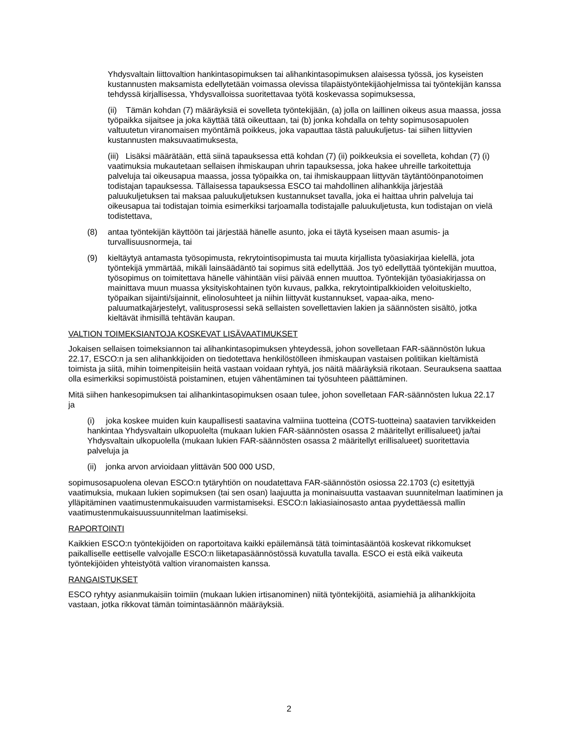Yhdysvaltain liittovaltion hankintasopimuksen tai alihankintasopimuksen alaisessa työssä, jos kyseisten kustannusten maksamista edellytetään voimassa olevissa tilapäistyöntekijäohjelmissa tai työntekijän kanssa tehdyssä kirjallisessa, Yhdysvalloissa suoritettavaa työtä koskevassa sopimuksessa,
(ii) Tämän kohdan (7) määräyksiä ei sovelleta työntekijään, (a) jolla on laillinen oikeus asua maassa, jossa työpaikka sijaitsee ja joka käyttää tätä oikeuttaan, tai (b) jonka kohdalla on tehty sopimusosapuolen valtuutetun viranomaisen myöntämä poikkeus, joka vapauttaa tästä paluukuljetus- tai siihen liittyvien kustannusten maksuvaatimuksesta,
(iii) Lisäksi määrätään, että siinä tapauksessa että kohdan (7) (ii) poikkeuksia ei sovelleta, kohdan (7) (i) vaatimuksia mukautetaan sellaisen ihmiskaupan uhrin tapauksessa, joka hakee uhreille tarkoitettuja palveluja tai oikeusapua maassa, jossa työpaikka on, tai ihmiskauppaan liittyvän täytäntöönpanotoimen todistajan tapauksessa. Tällaisessa tapauksessa ESCO tai mahdollinen alihankkija järjestää paluukuljetuksen tai maksaa paluukuljetuksen kustannukset tavalla, joka ei haittaa uhrin palveluja tai oikeusapua tai todistajan toimia esimerkiksi tarjoamalla todistajalle paluukuljetusta, kun todistajan on vielä todistettava,
(8) antaa työntekijän käyttöön tai järjestää hänelle asunto, joka ei täytä kyseisen maan asumis- ja turvallisuusnormeja, tai
(9) kieltäytyä antamasta työsopimusta, rekrytointisopimusta tai muuta kirjallista työasiakirjaa kielellä, jota työntekijä ymmärtää, mikäli lainsäädäntö tai sopimus sitä edellyttää. Jos työ edellyttää työntekijän muuttoa, työsopimus on toimitettava hänelle vähintään viisi päivää ennen muuttoa. Työntekijän työasiakirjassa on mainittava muun muassa yksityiskohtainen työn kuvaus, palkka, rekrytointipalkkioiden veloituskielto, työpaikan sijainti/sijainnit, elinolosuhteet ja niihin liittyvät kustannukset, vapaa-aika, meno-paluumatkajärjestelyt, valitusprosessi sekä sellaisten sovellettavien lakien ja säännösten sisältö, jotka kieltävät ihmisillä tehtävän kaupan.
VALTION TOIMEKSIANTOJA KOSKEVAT LISÄVAATIMUKSET
Jokaisen sellaisen toimeksiannon tai alihankintasopimuksen yhteydessä, johon sovelletaan FAR-säännöstön lukua 22.17, ESCO:n ja sen alihankkijoiden on tiedotettava henkilöstölleen ihmiskaupan vastaisen politiikan kieltämistä toimista ja siitä, mihin toimenpiteisiin heitä vastaan voidaan ryhtyä, jos näitä määräyksiä rikotaan. Seurauksena saattaa olla esimerkiksi sopimustöistä poistaminen, etujen vähentäminen tai työsuhteen päättäminen.
Mitä siihen hankesopimuksen tai alihankintasopimuksen osaan tulee, johon sovelletaan FAR-säännösten lukua 22.17 ja
(i) joka koskee muiden kuin kaupallisesti saatavina valmiina tuotteina (COTS-tuotteina) saatavien tarvikkeiden hankintaa Yhdysvaltain ulkopuolelta (mukaan lukien FAR-säännösten osassa 2 määritellyt erillisalueet) ja/tai Yhdysvaltain ulkopuolella (mukaan lukien FAR-säännösten osassa 2 määritellyt erillisalueet) suoritettavia palveluja ja
(ii) jonka arvon arvioidaan ylittävän 500 000 USD,
sopimusosapuolena olevan ESCO:n tytäryhtiön on noudatettava FAR-säännöstön osiossa 22.1703 (c) esitettyjä vaatimuksia, mukaan lukien sopimuksen (tai sen osan) laajuutta ja moninaisuutta vastaavan suunnitelman laatiminen ja ylläpitäminen vaatimustenmukaisuuden varmistamiseksi. ESCO:n lakiasiainosasto antaa pyydettäessä mallin vaatimustenmukaisuussuunnitelman laatimiseksi.
RAPORTOINTI
Kaikkien ESCO:n työntekijöiden on raportoitava kaikki epäilemänsä tätä toimintasääntöä koskevat rikkomukset paikalliselle eettiselle valvojalle ESCO:n liiketapasäännöstössä kuvatulla tavalla. ESCO ei estä eikä vaikeuta työntekijöiden yhteistyötä valtion viranomaisten kanssa.
RANGAISTUKSET
ESCO ryhtyy asianmukaisiin toimiin (mukaan lukien irtisanominen) niitä työntekijöitä, asiamiehiä ja alihankkijoita vastaan, jotka rikkovat tämän toimintasäännön määräyksiä.
2